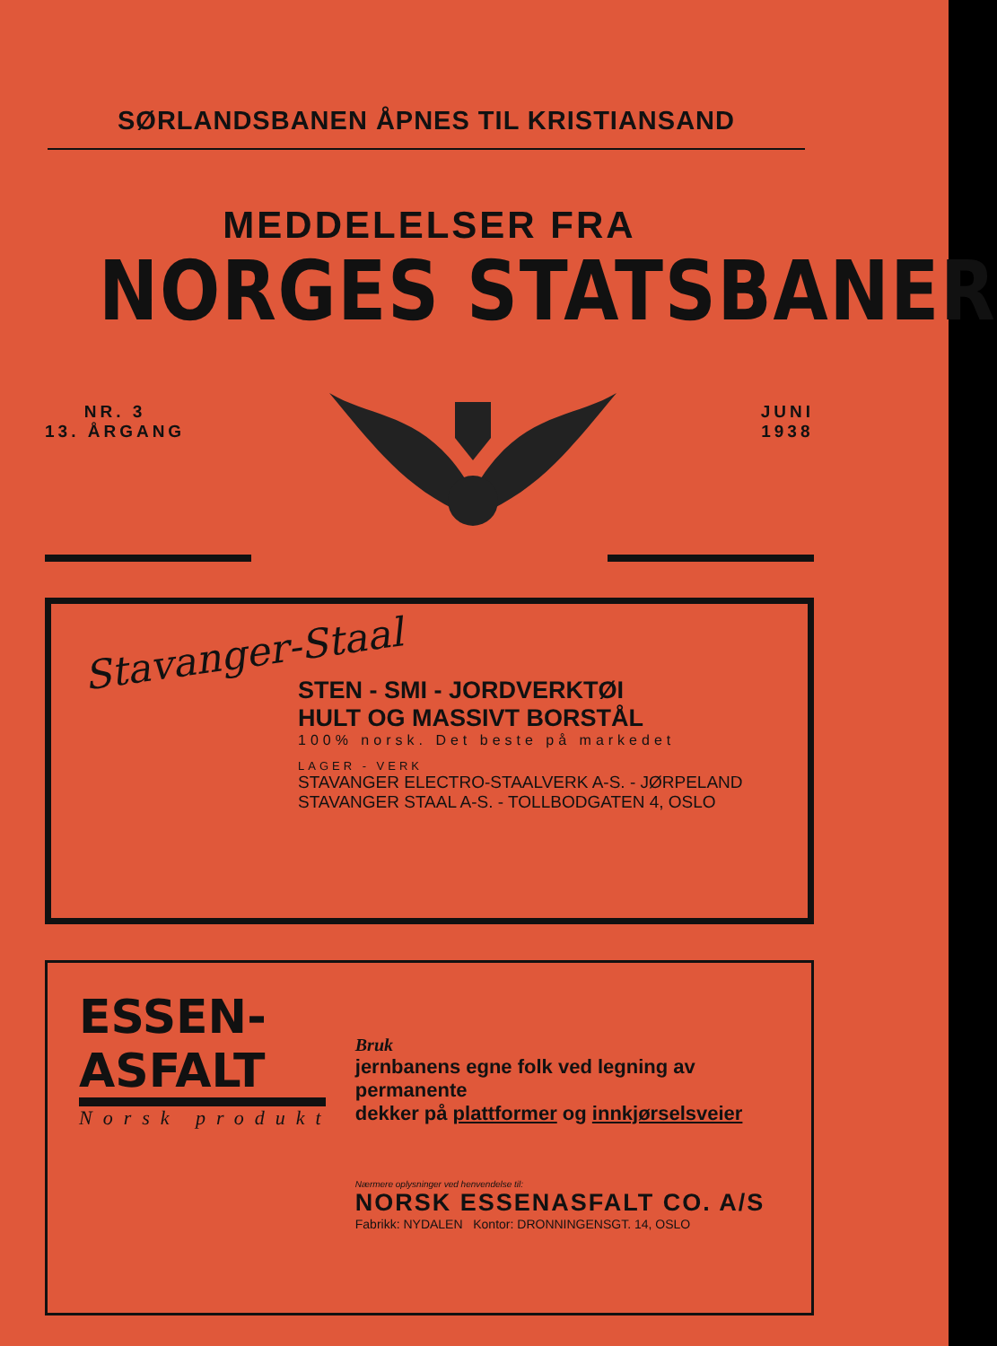SØRLANDSBANEN ÅPNES TIL KRISTIANSAND
MEDDELELSER FRA
NORGES STATSBANER
NR. 3
13. ÅRGANG
JUNI
1938
Stavanger-Staal
STEN - SMI - JORDVERKTØI
HULT OG MASSIVT BORSTÅL
100% norsk. Det beste på markedet
LAGER - VERK
STAVANGER ELECTRO-STAALVERK A-S. - JØRPELAND
STAVANGER STAAL A-S. - TOLLBODGATEN 4, OSLO
ESSEN-ASFALT
Norsk produkt
Bruk
jernbanens egne folk ved legning av permanente
dekker på plattformer og innkjørselsveier
Nærmere oplysninger ved henvendelse til:
NORSK ESSENASFALT CO. A/S
Fabrikk: NYDALEN Kontor: DRONNINGENSGT. 14, OSLO